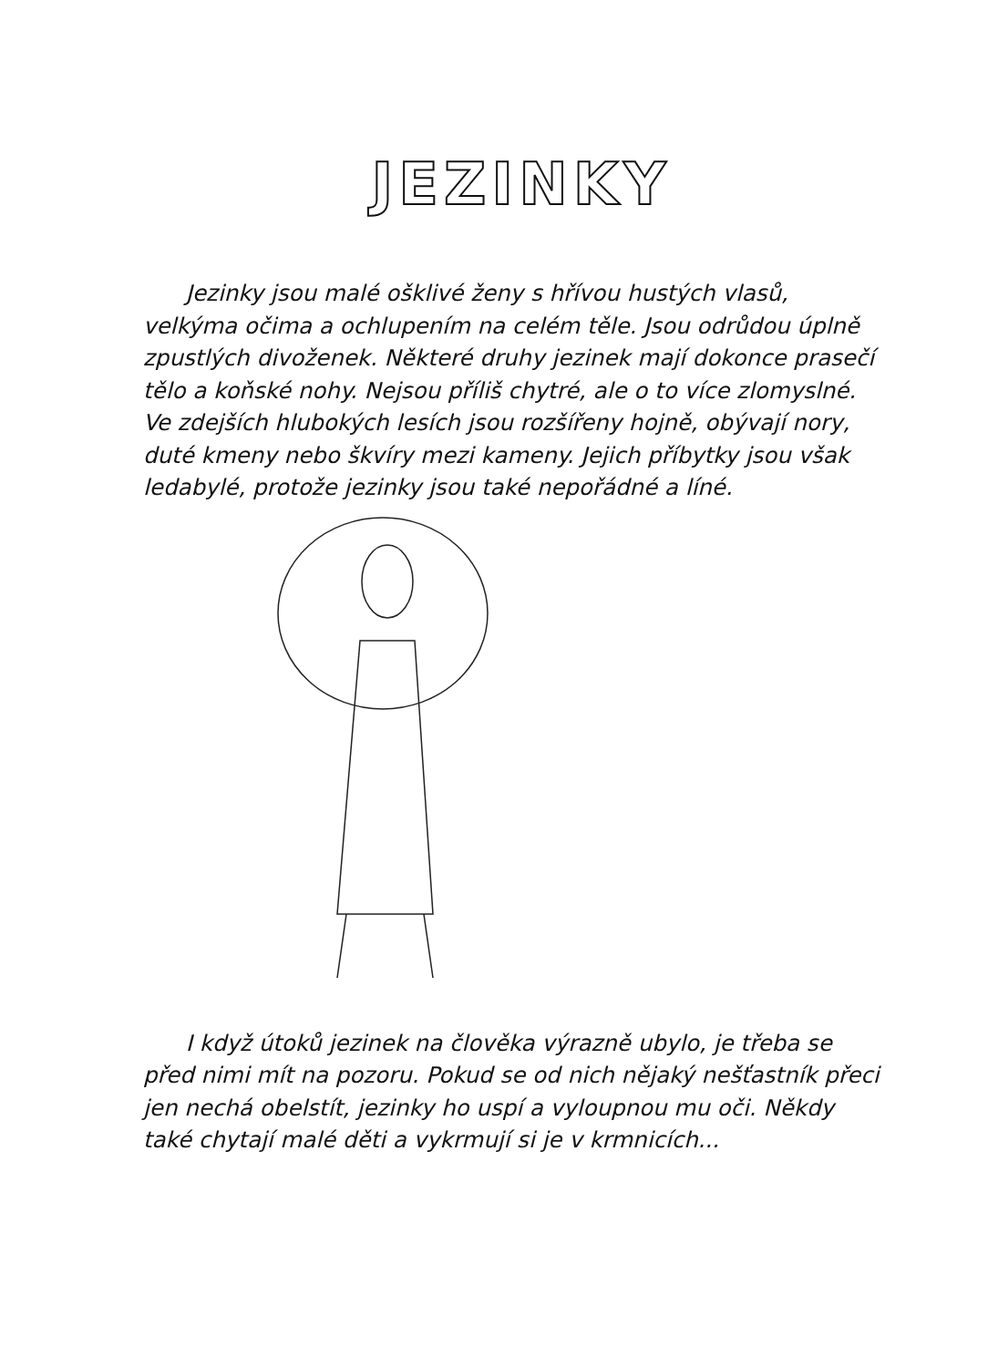JEZINKY
Jezinky jsou malé ošklivé ženy s hřívou hustých vlasů, velkýma očima a ochlupením na celém těle. Jsou odrůdou úplně zpustlých divoženek. Některé druhy jezinek mají dokonce prasečí tělo a koňské nohy. Nejsou příliš chytré, ale o to více zlomyslné. Ve zdejších hlubokých lesích jsou rozšířeny hojně, obývají nory, duté kmeny nebo škvíry mezi kameny. Jejich příbytky jsou však ledabylé, protože jezinky jsou také nepořádné a líné.
I když útoků jezinek na člověka výrazně ubylo, je třeba se před nimi mít na pozoru. Pokud se od nich nějaký nešťastník přeci jen nechá obelstít, jezinky ho uspí a vyloupnou mu oči. Někdy také chytají malé děti a vykrmují si je v krmnicích...